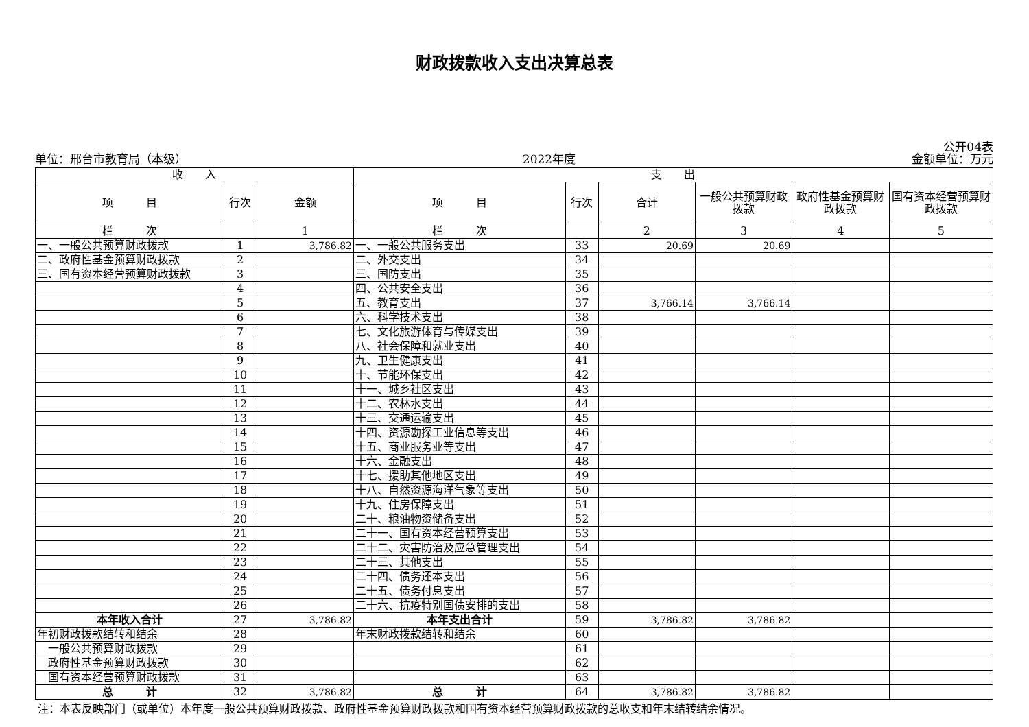财政拨款收入支出决算总表
公开04表
单位：邢台市教育局（本级） 2022年度 金额单位：万元
| 收 入 | | | 支 出 | | | | | |
| --- | --- | --- | --- | --- | --- | --- | --- | --- |
| 项 目 | 行次 | 金额 | 项 目 | 行次 | 合计 | 一般公共预算财政拨款 | 政府性基金预算财政拨款 | 国有资本经营预算财政拨款 |
| 栏 次 | | 1 | 栏 次 | | 2 | 3 | 4 | 5 |
| 一、一般公共预算财政拨款 | 1 | 3,786.82 | 一、一般公共服务支出 | 33 | 20.69 | 20.69 | | |
| 二、政府性基金预算财政拨款 | 2 | | 二、外交支出 | 34 | | | | |
| 三、国有资本经营预算财政拨款 | 3 | | 三、国防支出 | 35 | | | | |
| | 4 | | 四、公共安全支出 | 36 | | | | |
| | 5 | | 五、教育支出 | 37 | 3,766.14 | 3,766.14 | | |
| | 6 | | 六、科学技术支出 | 38 | | | | |
| | 7 | | 七、文化旅游体育与传媒支出 | 39 | | | | |
| | 8 | | 八、社会保障和就业支出 | 40 | | | | |
| | 9 | | 九、卫生健康支出 | 41 | | | | |
| | 10 | | 十、节能环保支出 | 42 | | | | |
| | 11 | | 十一、城乡社区支出 | 43 | | | | |
| | 12 | | 十二、农林水支出 | 44 | | | | |
| | 13 | | 十三、交通运输支出 | 45 | | | | |
| | 14 | | 十四、资源勘探工业信息等支出 | 46 | | | | |
| | 15 | | 十五、商业服务业等支出 | 47 | | | | |
| | 16 | | 十六、金融支出 | 48 | | | | |
| | 17 | | 十七、援助其他地区支出 | 49 | | | | |
| | 18 | | 十八、自然资源海洋气象等支出 | 50 | | | | |
| | 19 | | 十九、住房保障支出 | 51 | | | | |
| | 20 | | 二十、粮油物资储备支出 | 52 | | | | |
| | 21 | | 二十一、国有资本经营预算支出 | 53 | | | | |
| | 22 | | 二十二、灾害防治及应急管理支出 | 54 | | | | |
| | 23 | | 二十三、其他支出 | 55 | | | | |
| | 24 | | 二十四、债务还本支出 | 56 | | | | |
| | 25 | | 二十五、债务付息支出 | 57 | | | | |
| | 26 | | 二十六、抗疫特别国债安排的支出 | 58 | | | | |
| 本年收入合计 | 27 | 3,786.82 | 本年支出合计 | 59 | 3,786.82 | 3,786.82 | | |
| 年初财政拨款结转和结余 | 28 | | 年末财政拨款结转和结余 | 60 | | | | |
| 一般公共预算财政拨款 | 29 | | | 61 | | | | |
| 政府性基金预算财政拨款 | 30 | | | 62 | | | | |
| 国有资本经营预算财政拨款 | 31 | | | 63 | | | | |
| 总 计 | 32 | 3,786.82 | 总 计 | 64 | 3,786.82 | 3,786.82 | | |
注：本表反映部门（或单位）本年度一般公共预算财政拨款、政府性基金预算财政拨款和国有资本经营预算财政拨款的总收支和年末结转结余情况。